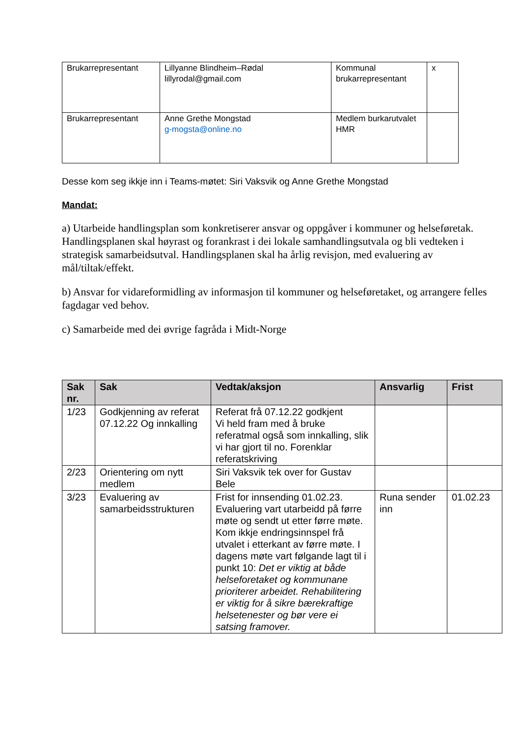| Brukarrepresentant | Lillyanne Blindheim–Rødal lillyrodal@gmail.com | Kommunal brukarrepresentant | x |
| Brukarrepresentant | Anne Grethe Mongstad g-mogsta@online.no | Medlem burkarutvalet HMR | |
Desse kom seg ikkje inn i Teams-møtet: Siri Vaksvik og Anne Grethe Mongstad
Mandat:
a) Utarbeide handlingsplan som konkretiserer ansvar og oppgåver i kommuner og helseføretak. Handlingsplanen skal høyrast og forankrast i dei lokale samhandlingsutvala og bli vedteken i strategisk samarbeidsutval. Handlingsplanen skal ha årlig revisjon, med evaluering av mål/tiltak/effekt.
b) Ansvar for vidareformidling av informasjon til kommuner og helseføretaket, og arrangere felles fagdagar ved behov.
c) Samarbeide med dei øvrige fagråda i Midt-Norge
| Sak nr. | Sak | Vedtak/aksjon | Ansvarlig | Frist |
| --- | --- | --- | --- | --- |
| 1/23 | Godkjenning av referat 07.12.22 Og innkalling | Referat frå 07.12.22 godkjent Vi held fram med å bruke referatmal også som innkalling, slik vi har gjort til no. Forenklar referatskriving | | |
| 2/23 | Orientering om nytt medlem | Siri Vaksvik tek over for Gustav Bele | | |
| 3/23 | Evaluering av samarbeidsstrukturen | Frist for innsending 01.02.23. Evaluering vart utarbeidd på førre møte og sendt ut etter førre møte. Kom ikkje endringsinnspel frå utvalet i etterkant av førre møte. I dagens møte vart følgande lagt til i punkt 10: Det er viktig at både helseforetaket og kommunane prioriterer arbeidet. Rehabilitering er viktig for å sikre bærekraftige helsetenester og bør vere ei satsing framover. | Runa sender inn | 01.02.23 |